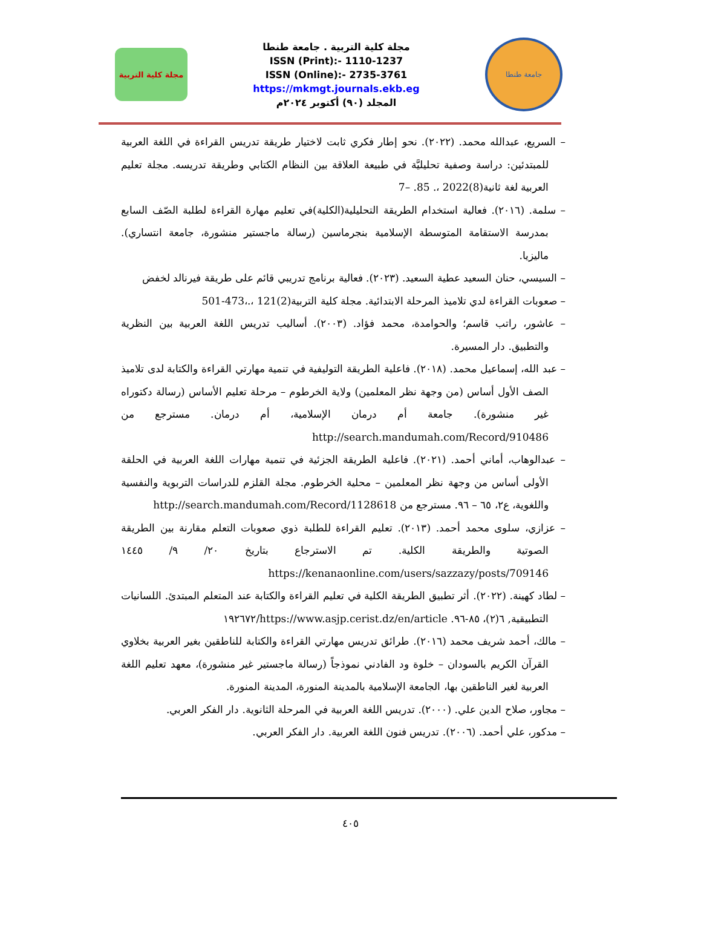مجلة كلية التربية
مجلة كلية التربية . جامعة طنطا
ISSN (Print):- 1110-1237
ISSN (Online):- 2735-3761
https://mkmgt.journals.ekb.eg
المجلد (٩٠) أكتوبر ٢٠٢٤م
جامعة طنطا
– السريع، عبدالله محمد. (٢٠٢٢). نحو إطار فكري ثابت لاختيار طريقة تدريس القراءة في اللغة العربية للمبتدئين: دراسة وصفية تحليليَّة في طبيعة العلاقة بين النظام الكتابي وطريقة تدريسه. مجلة تعليم العربية لغة ثانية(8)2022 ،. 85. –7
– سلمة. (٢٠١٦). فعالية استخدام الطريقة التحليلية(الكلية)في تعليم مهارة القراءة لطلبة الصّف السابع بمدرسة الاستقامة المتوسطة الإسلامية بنجرماسين (رسالة ماجستير منشورة، جامعة انتساري). ماليزيا.
– السيسي، حنان السعيد عطية السعيد. (٢٠٢٣). فعالية برنامج تدريبي قائم على طريقة فيرنالد لخفض
– صعوبات القراءة لدي تلاميذ المرحلة الابتدائية. مجلة كلية التربية(2)121 ،.،473-501
– عاشور، راتب قاسم؛ والحوامدة، محمد فؤاد. (٢٠٠٣). أساليب تدريس اللغة العربية بين النظرية والتطبيق. دار المسيرة.
– عبد الله، إسماعيل محمد. (٢٠١٨). فاعلية الطريقة التوليفية في تنمية مهارتي القراءة والكتابة لدى تلاميذ الصف الأول أساس (من وجهة نظر المعلمين) ولاية الخرطوم – مرحلة تعليم الأساس (رسالة دكتوراه غير منشورة). جامعة أم درمان الإسلامية، أم درمان. مسترجع من http://search.mandumah.com/Record/910486
– عبدالوهاب، أماني أحمد. (٢٠٢١). فاعلية الطريقة الجزئية في تنمية مهارات اللغة العربية في الحلقة الأولى أساس من وجهة نظر المعلمين – محلية الخرطوم. مجلة القلزم للدراسات التربوية والنفسية واللغوية، ع٢، ٦٥ – ٩٦. مسترجع من http://search.mandumah.com/Record/1128618
– عزازي، سلوى محمد أحمد. (٢٠١٣). تعليم القراءة للطلبة ذوي صعوبات التعلم مقارنة بين الطريقة الصوتية والطريقة الكلية. تم الاسترجاع بتاريخ ٢٠/ ٩/ ١٤٤٥ https://kenanaonline.com/users/sazzazy/posts/709146
– لطاد كهينة. (٢٠٢٢). أثر تطبيق الطريقة الكلية في تعليم القراءة والكتابة عند المتعلم المبتدئ. اللسانيات التطبيقية, ٦(٢)، ٨٥-٩٦. https://www.asjp.cerist.dz/en/article/١٩٢٦٧٢
– مالك، أحمد شريف محمد (٢٠١٦). طرائق تدريس مهارتي القراءة والكتابة للناطقين بغير العربية بخلاوي القرآن الكريم بالسودان – خلوة ود الفادني نموذجاً (رسالة ماجستير غير منشورة)، معهد تعليم اللغة العربية لغير الناطقين بها، الجامعة الإسلامية بالمدينة المنورة، المدينة المنورة.
– مجاور، صلاح الدين علي. (٢٠٠٠). تدريس اللغة العربية في المرحلة الثانوية. دار الفكر العربي.
– مدكور، علي أحمد. (٢٠٠٦). تدريس فنون اللغة العربية. دار الفكر العربي.
٤٠٥